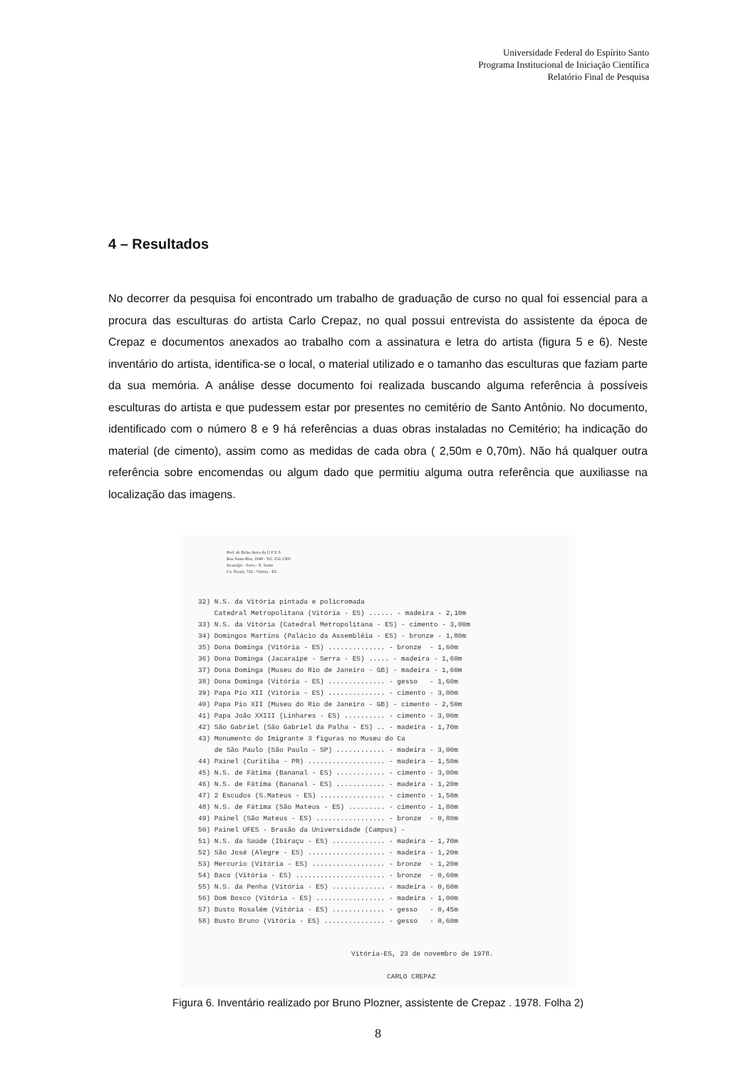Universidade Federal do Espírito Santo
Programa Institucional de Iniciação Científica
Relatório Final de Pesquisa
4 – Resultados
No decorrer da pesquisa foi encontrado um trabalho de graduação de curso no qual foi essencial para a procura das esculturas do artista Carlo Crepaz, no qual possui entrevista do assistente da época de Crepaz e documentos anexados ao trabalho com a assinatura e letra do artista (figura 5 e 6). Neste inventário do artista, identifica-se o local, o material utilizado e o tamanho das esculturas que faziam parte da sua memória. A análise desse documento foi realizada buscando alguma referência à possíveis esculturas do artista e que pudessem estar por presentes no cemitério de Santo Antônio. No documento, identificado com o número 8 e 9 há referências a duas obras instaladas no Cemitério; ha indicação do material (de cimento), assim como as medidas de cada obra ( 2,50m e 0,70m). Não há qualquer outra referência sobre encomendas ou algum dado que permitiu alguma outra referência que auxiliasse na localização das imagens.
Prof. de Belas Artes da U F E S
Rua Santa Rita, 1049 - Tel: 252-1305
Jacaraípe - Serra - E. Santo
Cx. Postal, 726 - Vitória - ES.
32) N.S. da Vitória pintada e policromada Catedral Metropolitana (Vitória - ES) ...... - madeira - 2,10m 33) N.S. da Vitória (Catedral Metropolitana - ES) - cimento - 3,00m 34) Domingos Martins (Palácio da Assembléia - ES) - bronze - 1,80m 35) Dona Dominga (Vitória - ES) .............. - bronze - 1,60m 36) Dona Dominga (Jacaraípe - Serra - ES) ..... - madeira - 1,60m 37) Dona Dominga (Museu do Rio de Janeiro - GB) - madeira - 1,60m 38) Dona Dominga (Vitória - ES) .............. - gesso - 1,60m 39) Papa Pio XII (Vitória - ES) .............. - cimento - 3,00m 40) Papa Pio XII (Museu do Rio de Janeiro - GB) - cimento - 2,50m 41) Papa João XXIII (Linhares - ES) .......... - cimento - 3,00m 42) São Gabriel (São Gabriel da Palha - ES) .. - madeira - 1,70m 43) Monumento do Imigrante 3 figuras no Museu do Ca de São Paulo (São Paulo - SP) ............ - madeira - 3,00m 44) Painel (Curitiba - PR) ................... - madeira - 1,50m 45) N.S. de Fátima (Bananal - ES) ............ - cimento - 3,00m 46) N.S. de Fátima (Bananal - ES) ............ - madeira - 1,20m 47) 2 Escudos (S.Mateus - ES) ................ - cimento - 1,50m 48) N.S. de Fátima (São Mateus - ES) ......... - cimento - 1,80m 49) Painel (São Mateus - ES) ................. - bronze - 0,80m 50) Painel UFES - Brasão da Universidade (Campus) - 51) N.S. da Saúde (Ibiraçu - ES) ............. - madeira - 1,70m 52) São José (Alegre - ES) ................... - madeira - 1,20m 53) Mercurio (Vitória - ES) .................. - bronze - 1,20m 54) Baco (Vitória - ES) ...................... - bronze - 0,60m 55) N.S. da Penha (Vitória - ES) ............. - madeira - 0,60m 56) Dom Bosco (Vitória - ES) ................. - madeira - 1,00m 57) Busto Rosalém (Vitória - ES) ............. - gesso - 0,45m 58) Busto Bruno (Vitória - ES) ............... - gesso - 0,60m
Vitória-ES, 23 de novembro de 1978.
CARLO CREPAZ
Figura 6. Inventário realizado por Bruno Plozner, assistente de Crepaz . 1978. Folha 2)
8